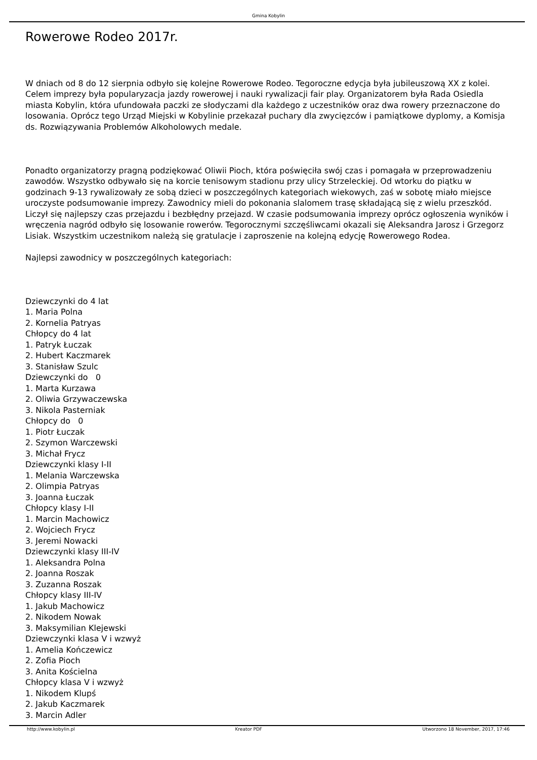Gmina Kobylin
Rowerowe Rodeo 2017r.
W dniach od 8 do 12 sierpnia odbyło się kolejne Rowerowe Rodeo. Tegoroczne edycja była jubileuszową XX z kolei. Celem imprezy była popularyzacja jazdy rowerowej i nauki rywalizacji fair play. Organizatorem była Rada Osiedla miasta Kobylin, która ufundowała paczki ze słodyczami dla każdego z uczestników oraz dwa rowery przeznaczone do losowania. Oprócz tego Urząd Miejski w Kobylinie przekazał puchary dla zwycięzców i pamiątkowe dyplomy, a Komisja ds. Rozwiązywania Problemów Alkoholowych medale.
Ponadto organizatorzy pragną podziękować Oliwii Pioch, która poświęciła swój czas i pomagała w przeprowadzeniu zawodów. Wszystko odbywało się na korcie tenisowym stadionu przy ulicy Strzeleckiej. Od wtorku do piątku w godzinach 9-13 rywalizowały ze sobą dzieci w poszczególnych kategoriach wiekowych, zaś w sobotę miało miejsce uroczyste podsumowanie imprezy. Zawodnicy mieli do pokonania slalomem trasę składającą się z wielu przeszkód. Liczył się najlepszy czas przejazdu i bezbłędny przejazd. W czasie podsumowania imprezy oprócz ogłoszenia wyników i wręczenia nagród odbyło się losowanie rowerów. Tegorocznymi szczęśliwcami okazali się Aleksandra Jarosz i Grzegorz Lisiak. Wszystkim uczestnikom należą się gratulacje i zaproszenie na kolejną edycję Rowerowego Rodea.
Najlepsi zawodnicy w poszczególnych kategoriach:
Dziewczynki do 4 lat
1. Maria Polna
2. Kornelia Patryas
Chłopcy do 4 lat
1. Patryk Łuczak
2. Hubert Kaczmarek
3. Stanisław Szulc
Dziewczynki do 0
1. Marta Kurzawa
2. Oliwia Grzywaczewska
3. Nikola Pasterniak
Chłopcy do 0
1. Piotr Łuczak
2. Szymon Warczewski
3. Michał Frycz
Dziewczynki klasy I-II
1. Melania Warczewska
2. Olimpia Patryas
3. Joanna Łuczak
Chłopcy klasy I-II
1. Marcin Machowicz
2. Wojciech Frycz
3. Jeremi Nowacki
Dziewczynki klasy III-IV
1. Aleksandra Polna
2. Joanna Roszak
3. Zuzanna Roszak
Chłopcy klasy III-IV
1. Jakub Machowicz
2. Nikodem Nowak
3. Maksymilian Klejewski
Dziewczynki klasa V i wzwyż
1. Amelia Kończewicz
2. Zofia Pioch
3. Anita Kościelna
Chłopcy klasa V i wzwyż
1. Nikodem Klupś
2. Jakub Kaczmarek
3. Marcin Adler
http://www.kobylin.pl Kreator PDF Utworzono 18 November, 2017, 17:46